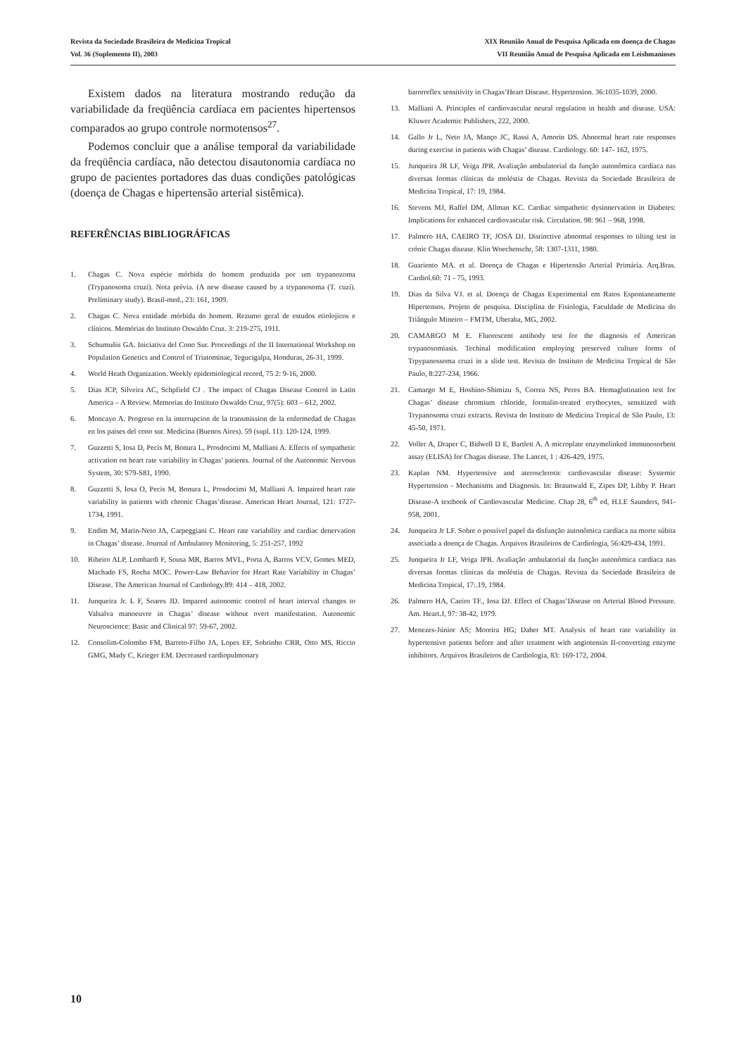Revista da Sociedade Brasileira de Medicina Tropical
Vol. 36 (Suplemento II), 2003
XIX Reunião Anual de Pesquisa Aplicada em doença de Chagas
VII Reunião Anual de Pesquisa Aplicada em Leishmanioses
Existem dados na literatura mostrando redução da variabilidade da freqüência cardíaca em pacientes hipertensos comparados ao grupo controle normotensos<sup>27</sup>.
Podemos concluir que a análise temporal da variabilidade da freqüência cardíaca, não detectou disautonomia cardíaca no grupo de pacientes portadores das duas condições patológicas (doença de Chagas e hipertensão arterial sistêmica).
REFERÊNCIAS BIBLIOGRÁFICAS
1. Chagas C. Nova espécie mórbida do homem produzida por um trypanozoma (Trypanosoma cruzi). Nota prévia. (A new disease caused by a trypanosoma (T. cuzi). Preliminary study). Brasil-med., 23: 161, 1909.
2. Chagas C. Nova entidade mórbida do homem. Rezumo geral de estudos etiolojicos e clínicos. Memórias do Instituto Oswaldo Cruz. 3: 219-275, 1911.
3. Schumuñis GA. Iniciativa del Cono Sur. Proceedings of the II International Workshop on Population Genetics and Control of Triatominae, Tegucigalpa, Honduras, 26-31, 1999.
4. World Heath Organization. Weekly epidemiological record, 75 2: 9-16, 2000.
5. Dias JCP, Silveira AC, Schpfield CJ . The impact of Chagas Disease Control in Latin America – A Review. Memorias do Instituto Oswaldo Cruz, 97(5): 603 – 612, 2002.
6. Moncayo A. Progreso en la interrupcion de la transmission de la enfermedad de Chagas en los paises del cono sur. Medicina (Buenos Aires). 59 (supl. 11): 120-124, 1999.
7. Guzzetti S, Iosa D, Pecis M, Bonura L, Prosdocimi M, Malliani A. Effects of sympathetic activation on heart rate variability in Chagas’ patients. Journal of the Autonomic Nervous System, 30: S79-S81, 1990.
8. Guzzetti S, Iosa O, Pecis M, Bonura L, Prosdocimi M, Malliani A. Impaired heart rate variability in patients with chronic Chagas’disease. American Heart Journal, 121: 1727-1734, 1991.
9. Endim M, Marin-Neto JA, Carpeggiani C. Heart rate variability and cardiac denervation in Chagas’ disease. Journal of Ambulatory Monitoring, 5: 251-257, 1992
10. Ribeiro ALP, Lombardi F, Sousa MR, Barros MVL, Porta A, Barros VCV, Gomes MED, Machado FS, Rocha MOC. Power-Law Behavior for Heart Rate Variability in Chagas’ Disease. The American Journal of Cardiology.89: 414 – 418, 2002.
11. Junqueira Jr. L F, Soares JD. Impared autonomic control of heart interval changes to Valsalva manoeuvre in Chagas’ disease without overt manifestation. Autonomic Neuroscience: Basic and Clinical 97: 59-67, 2002.
12. Consolim-Colombo FM, Barreto-Filho JA, Lopes EF, Sobrinho CRR, Otto MS, Riccio GMG, Mady C, Krieger EM. Decreased cardiopulmonary
barorreflex sensitivity in Chagas’Heart Disease. Hypertension. 36:1035-1039, 2000.
13. Malliani A. Principles of cardiovascular neural regulation in health and disease. USA: Kluwer Academic Publishers, 222, 2000.
14. Gallo Jr L, Neto JA, Manço JC, Rassi A, Amorin DS. Abnormal heart rate responses during exercise in patients with Chagas’ disease. Cardiology. 60: 147- 162, 1975.
15. Junqueira JR LF, Veiga JPR. Avaliação ambulatorial da função autonômica cardíaca nas diversas formas clínicas da moléstia de Chagas. Revista da Sociedade Brasileira de Medicina Tropical, 17: 19, 1984.
16. Stevens MJ, Raffel DM, Allman KC. Cardiac simpathetic dysinnervation in Diabetes: Implications for enhanced cardiovascular risk. Circulation. 98: 961 – 968, 1998.
17. Palmero HA, CAEIRO TF, JOSA DJ. Distinctive abnormal responses to tilting test in crónic Chagas disease. Klin Woechenschr, 58: 1307-1311, 1980.
18. Guariento MA. et al. Doença de Chagas e Hipertensão Arterial Primária. Arq.Bras. Cardiol.60: 71 - 75, 1993.
19. Dias da Silva VJ. et al. Doença de Chagas Experimental em Ratos Espontaneamente Hipertensos. Projeto de pesquisa. Disciplina de Fisiologia, Faculdade de Medicina do Triângulo Mineiro – FMTM, Uberaba, MG, 2002.
20. CAMARGO M E. Fluorescent antibody test for the diagnosis of American trypanosomiasis. Techinal modification employing preserved culture forms of Trpypanossoma cruzi in a slide test. Revista do Instituto de Medicina Tropical de São Paulo, 8:227-234, 1966.
21. Camargo M E, Hoshino-Shimizu S, Correa NS, Peres BA. Hemaglutination test for Chagas’ disease chromium chloride, formalin-treated erythocytes, sensitized with Trypanosoma cruzi extracts. Revista do Instituto de Medicina Tropical de São Paulo, 13: 45-50, 1971.
22. Voller A, Draper C, Bidwell D E, Bartlett A. A microplate enzymelinked immunosorbent assay (ELISA) for Chagas disease. The Lancet, 1 : 426-429, 1975.
23. Kaplan NM. Hypertensive and aterosclerotic cardiovascular disease: Systemic Hypertension - Mechanisms and Diagnosis. In: Braunwald E, Zipes DP, Libby P. Heart Disease-A textbook of Cardiovascular Medicine. Chap 28, 6<sup>th</sup> ed, H.I.E Saunders, 941-958, 2001.
24. Junqueira Jr LF. Sobre o possível papel da disfunção autonômica cardíaca na morte súbita associada a doença de Chagas. Arquivos Brasileiros de Cardiologia, 56:429-434, 1991.
25. Junqueira Jr LF, Veiga JPR. Avaliação ambulatorial da função autonômica cardíaca nas diversas formas clínicas da moléstia de Chagas. Revista da Sociedade Brasileira de Medicina Tropical, 17:.19, 1984.
26. Palmero HA, Caeiro TF., Iosa DJ. Effect of Chagas’Disease on Arterial Blood Pressure. Am. Heart.J, 97: 38-42, 1979.
27. Menezes-Júnior AS; Moreira HG; Daher MT. Analysis of heart rate variability in hypertensive patients before and after treatment with angiotensin II-converting enzyme inhibitors. Arquivos Brasileiros de Cardiologia, 83: 169-172, 2004.
10